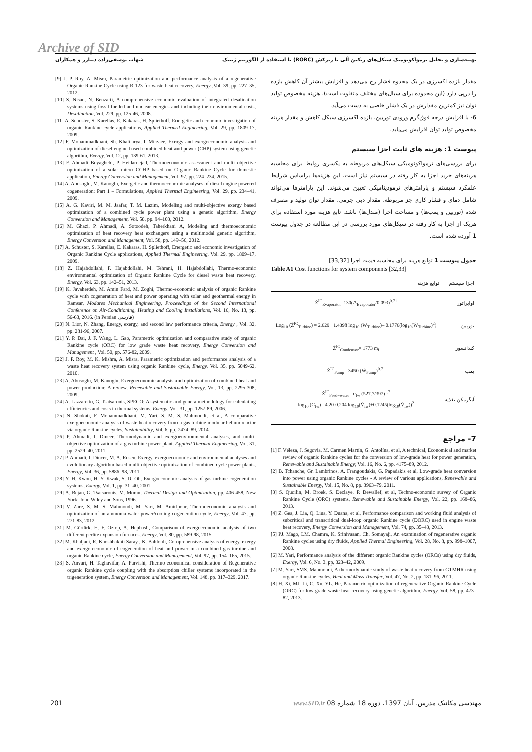Archive of SID
بهینه‌سازی و تحلیل ترمواکونومیک سیکل‌های رنکین آلی با زیرکش (RORC) با استفاده از الگوریتم ژنتیک شهاب یوسفی‌زاده دیبازر و همکاران
[9] J. P. Roy, A. Misra, Parametric optimization and performance analysis of a regenerative Organic Rankine Cycle using R-123 for waste heat recovery, Energy ,Vol. 39, pp. 227–35, 2012.
[10] S. Nisan, N. Benzarti, A comprehensive economic evaluation of integrated desalination systems using fossil fuelled and nuclear energies and including their environmental costs, Desalination, Vol. 229, pp. 125-46, 2008.
[11] A. Schuster, S. Karellas, E. Kakaras, H. Spliethoff, Energetic and economic investigation of organic Rankine cycle applications, Applied Thermal Engineering, Vol. 29, pp. 1809-17, 2009.
[12] F. Mohammadkhani, Sh. Khalilarya, I. Mirzaee, Exergy and exergoeconomic analysis and optimization of diesel engine based combined heat and power (CHP) system using genetic algorithm, Exergy, Vol. 12, pp. 139-61, 2013.
[13] F. Ahmadi Boyaghchi, P. Heidarnejad, Thermoeconomic assessment and multi objective optimization of a solar micro CCHP based on Organic Rankine Cycle for domestic application, Energy Conversion and Management, Vol. 97, pp. 224–234, 2015.
[14] A. Abusoglu, M. Kanoglu, Exergetic and thermoeconomic analyses of diesel engine powered cogeneration: Part 1 – Formulations, Applied Thermal Engineering, Vol. 29, pp. 234–41, 2009.
[15] A. G. Kaviri, M. M. Jaafar, T. M. Lazim, Modeling and multi-objective exergy based optimization of a combined cycle power plant using a genetic algorithm, Energy Conversion and Management, Vol. 58, pp. 94–103, 2012.
[16] M. Ghazi, P. Ahmadi, A. Sotoodeh, Taherkhani A, Modeling and thermoeconomic optimization of heat recovery heat exchangers using a multimodal genetic algorithm, Energy Conversion and Management, Vol. 58, pp. 149–56, 2012.
[17] A. Schuster, S. Karellas, E. Kakaras, H. Spliethoff, Energetic and economic investigation of Organic Rankine Cycle applications, Applied Thermal Engineering, Vol. 29, pp. 1809–17, 2009.
[18] Z. Hajabdollahi, F. Hajabdollahi, M. Tehrani, H. Hajabdollahi, Thermo-economic environmental optimization of Organic Rankine Cycle for diesel waste heat recovery, Energy, Vol. 63, pp. 142–51, 2013.
[19] K. Javaherdeh, M. Amin Fard, M. Zoghi, Thermo-economic analysis of organic Rankine cycle with cogeneration of heat and power operating with solar and geothermal energy in Ramsar, Modares Mechanical Engineering, Proceedings of the Second International Conference on Air-Conditioning, Heating and Cooling Installations, Vol. 16, No. 13, pp. 56-63, 2016. (in Persian فارسی)
[20] N. Lior, N. Zhang, Energy, exergy, and second law performance criteria, Energy , Vol. 32, pp. 281-96, 2007.
[21] Y. P. Dai, J. F. Wang, L. Gao, Parametric optimization and comparative study of organic Rankine cycle (ORC) for low grade waste heat recovery, Energy Conversion and Management , Vol. 50, pp. 576-82, 2009.
[22] J. P. Roy, M. K. Mishra, A. Misra, Parametric optimization and performance analysis of a waste heat recovery system using organic Rankine cycle, Energy, Vol. 35, pp. 5049-62, 2010.
[23] A. Abusoglu, M. Kanoglu, Exergoeconomic analysis and optimization of combined heat and power production: A review, Renewable and Sustainable Energy, Vol. 13, pp. 2295-308, 2009.
[24] A. Lazzaretto, G. Tsatsaronis, SPECO: A systematic and generalmethodology for calculating efficiencies and costs in thermal systems, Energy, Vol. 31, pp. 1257-89, 2006.
[25] N. Shokati, F. Mohammadkhani, M. Yari, S. M. S. Mahmoudi, et al, A comparative exergoeconomic analysis of waste heat recovery from a gas turbine-modular helium reactor via organic Rankine cycles, Sustainability, Vol. 6, pp. 2474–89, 2014.
[26] P. Ahmadi, I. Dincer, Thermodynamic and exergoenvironmental analyses, and multi-objective optimization of a gas turbine power plant. Applied Thermal Engineering, Vol. 31, pp. 2529–40, 2011.
[27] P. Ahmadi, I. Dincer, M. A. Rosen, Exergy, exergoeconomic and environmental analyses and evolutionary algorithm based multi-objective optimization of combined cycle power plants, Energy, Vol. 36, pp. 5886–98, 2011.
[28] Y. H. Kwon, H. Y. Kwak, S. D. Oh, Exergoeconomic analysis of gas turbine cogeneration systems, Exergy, Vol. 1, pp. 31–40, 2001.
[29] A. Bejan, G. Tsatsaronis, M. Moran, Thermal Design and Optimization, pp. 406-458, New York: John Wiley and Sons, 1996.
[30] V. Zare, S. M. S. Mahmoudi, M. Yari, M. Amidpour, Thermoeconomic analysis and optimization of an ammonia-water power/cooling cogeneration cycle, Energy, Vol. 47, pp. 271-83, 2012.
[31] M. Gürtürk, H. F. Oztop, A. Hepbasli, Comparison of exergoeconomic analysis of two different perlite expansion furnaces, Energy, Vol. 80, pp. 589-98, 2015.
[32] M. Khaljani, R. Khoshbakhti Saray , K. Bahlouli, Comprehensive analysis of energy, exergy and exergo-economic of cogeneration of heat and power in a combined gas turbine and organic Rankine cycle, Energy Conversion and Management, Vol. 97, pp. 154–165, 2015.
[33] S. Anvari, H. Taghavifar, A. Parvishi, Thermo-economical consideration of Regenerative organic Rankine cycle coupling with the absorption chiller systems incorporated in the trigeneration system, Energy Conversion and Management, Vol. 148, pp. 317–329, 2017.
مقدار بازده اکسرژی در یک محدوه فشار رخ می‌دهد و افزایش بیشتر آن کاهش بازده را درپی دارد (این محدوده برای سیال‌های مختلف متفاوت است). هزینه مخصوص تولید توان نیز کمترین مقدارش در یک فشار خاصی به دست می‌آید.
6- با افزایش درجه فوق‌گرم ورودی توربین، بازده اکسرژی سیکل کاهش و مقدار هزینه مخصوص تولید توان افزایش می‌یابد.
پیوست 1: هزینه های ثابت اجزا سیستم
برای بررسی‌های ترمواکونومیکی سیکل‌های مربوطه به یکسری روابط برای محاسبه هزینه‌های خرید اجزا به کار رفته در سیستم نیاز است. این هزینه‌ها براساس شرایط علمکرد سیستم و پارامترهای ترمودینامیکی تعیین می‌شوند. این پارامترها می‌تواند شامل دمای و فشار کاری جز مربوطه، مقدار دبی جرمی، مقدار توان تولید و مصرف شده (توربین و پمپ‌ها) و مساحت اجزا (مبدل‌ها) باشد. تابع هزینه مورد استفاده برای هریک از اجزا به کار رفته در سیکل‌های مورد بررسی در این مطالعه در جدول پیوست 1 آورده شده است.
جدول پیوست 1 توابع هزینه برای محاسبه قیمت اجزا [33,32]
Table A1 Cost functions for system components [32,33]
| اجزا سیستم | توابع هزینه |
| --- | --- |
| اواپراتور | Ż<sup>IC</sup><sub>Evaporator</sub>=130(A<sub>Evaporator</sub>/0.093)<sup>0.71</sup> |
| توربین | Log<sub>10</sub> (Ż<sup>IC</sup><sub>Turbine</sub>) = 2.629 +1.4398 log<sub>10</sub> (Ẇ<sub>Turbine</sub>)– 0.1776(log<sub>10</sub>(Ẇ<sub>Turbine</sub>)<sup>2</sup>) |
| کندانسور | Ż<sup>IC</sup><sub>Condensor</sub>= 1773 m<sub>f</sub> |
| پمپ | Ż<sup>IC</sup><sub>Pump</sub>= 3450 (Ẇ<sub>Pump</sub>)<sup>0.71</sup> |
| آبگرمکن تغذیه | Ż<sup>IC</sup><sub>Feed−water</sub>= c<sub>fw</sub> (527.7/397)<sup>1.7</sup> log<sub>10</sub> (C<sub>fw</sub>)= 4.20-0.204 log<sub>10</sub>(V̇<sub>fw</sub>)+0.1245(log<sub>10</sub>(V̇<sub>fw</sub>))<sup>2</sup> |
7- مراجع
[1] F. Véleza, J. Segovia, M. Carmen Martín, G. Antolína, et al, A technical, Economical and market review of organic Rankine cycles for the conversion of low-grade heat for power generation, Renewable and Sustainable Energy, Vol. 16, No. 6, pp. 4175–89, 2012.
[2] B. Tchanche, Gr. Lambrinos, A. Frangoudakis, G. Papadakis et al, Low-grade heat conversion into power using organic Rankine cycles - A review of various applications, Renewable and Sustainable Energy, Vol, 15, No. 8, pp. 3963–79, 2011.
[3] S. Quoilin, M. Broek, S. Declaye, P. Dewallef, et al, Techno-economic survey of Organic Rankine Cycle (ORC) systems, Renewable and Sustainable Energy, Vol. 22, pp. 168–86, 2013.
[4] Z. Gea, J. Lia, Q. Liua, Y. Duana, et al, Performance comparison and working fluid analysis of subcritical and transcritical dual-loop organic Rankine cycle (DORC) used in engine waste heat recovery, Energy Conversion and Management, Vol. 74, pp. 35–43, 2013.
[5] PJ. Mago, LM. Chamra, K. Srinivasan, Ch. Somayaji, An examination of regenerative organic Rankine cycles using dry fluids, Applied Thermal Engineering, Vol. 28, No. 8, pp. 998–1007, 2008.
[6] M. Yari, Performance analysis of the different organic Rankine cycles (ORCs) using dry fluids, Exergy, Vol. 6, No. 3, pp. 323–42, 2009.
[7] M. Yari, SMS. Mahmoudi, A thermodynamic study of waste heat recovery from GTMHR using organic Rankine cycles, Heat and Mass Transfer, Vol. 47, No. 2, pp. 181–96, 2011.
[8] H. Xi, MJ. Li, C. Xu, YL. He, Parametric optimization of regenerative Organic Rankine Cycle (ORC) for low grade waste heat recovery using genetic algorithm, Energy, Vol. 58, pp. 473–82, 2013.
201 مهندسی مکانیک مدرس، آبان 1397، دوره 18 شماره 08 www.SID.ir